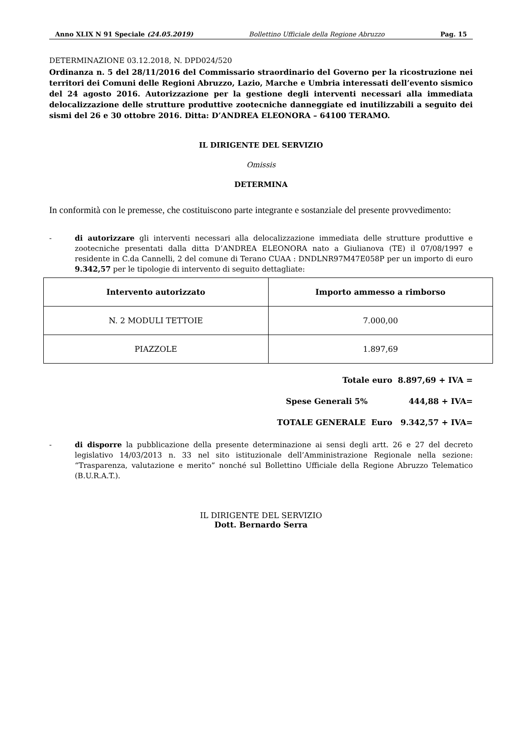Anno XLIX N 91 Speciale (24.05.2019) Bollettino Ufficiale della Regione Abruzzo Pag. 15
DETERMINAZIONE 03.12.2018, N. DPD024/520
Ordinanza n. 5 del 28/11/2016 del Commissario straordinario del Governo per la ricostruzione nei territori dei Comuni delle Regioni Abruzzo, Lazio, Marche e Umbria interessati dell’evento sismico del 24 agosto 2016. Autorizzazione per la gestione degli interventi necessari alla immediata delocalizzazione delle strutture produttive zootecniche danneggiate ed inutilizzabili a seguito dei sismi del 26 e 30 ottobre 2016. Ditta: D’ANDREA ELEONORA – 64100 TERAMO.
IL DIRIGENTE DEL SERVIZIO
Omissis
DETERMINA
In conformità con le premesse, che costituiscono parte integrante e sostanziale del presente provvedimento:
- di autorizzare gli interventi necessari alla delocalizzazione immediata delle strutture produttive e zootecniche presentati dalla ditta D’ANDREA ELEONORA nato a Giulianova (TE) il 07/08/1997 e residente in C.da Cannelli, 2 del comune di Terano CUAA : DNDLNR97M47E058P per un importo di euro 9.342,57 per le tipologie di intervento di seguito dettagliate:
| Intervento autorizzato | Importo ammesso a rimborso |
| --- | --- |
| N. 2 MODULI TETTOIE | 7.000,00 |
| PIAZZOLE | 1.897,69 |
Totale euro 8.897,69 + IVA =
Spese Generali 5% 444,88 + IVA=
TOTALE GENERALE Euro 9.342,57 + IVA=
- di disporre la pubblicazione della presente determinazione ai sensi degli artt. 26 e 27 del decreto legislativo 14/03/2013 n. 33 nel sito istituzionale dell’Amministrazione Regionale nella sezione: “Trasparenza, valutazione e merito” nonché sul Bollettino Ufficiale della Regione Abruzzo Telematico (B.U.R.A.T.).
IL DIRIGENTE DEL SERVIZIO
Dott. Bernardo Serra